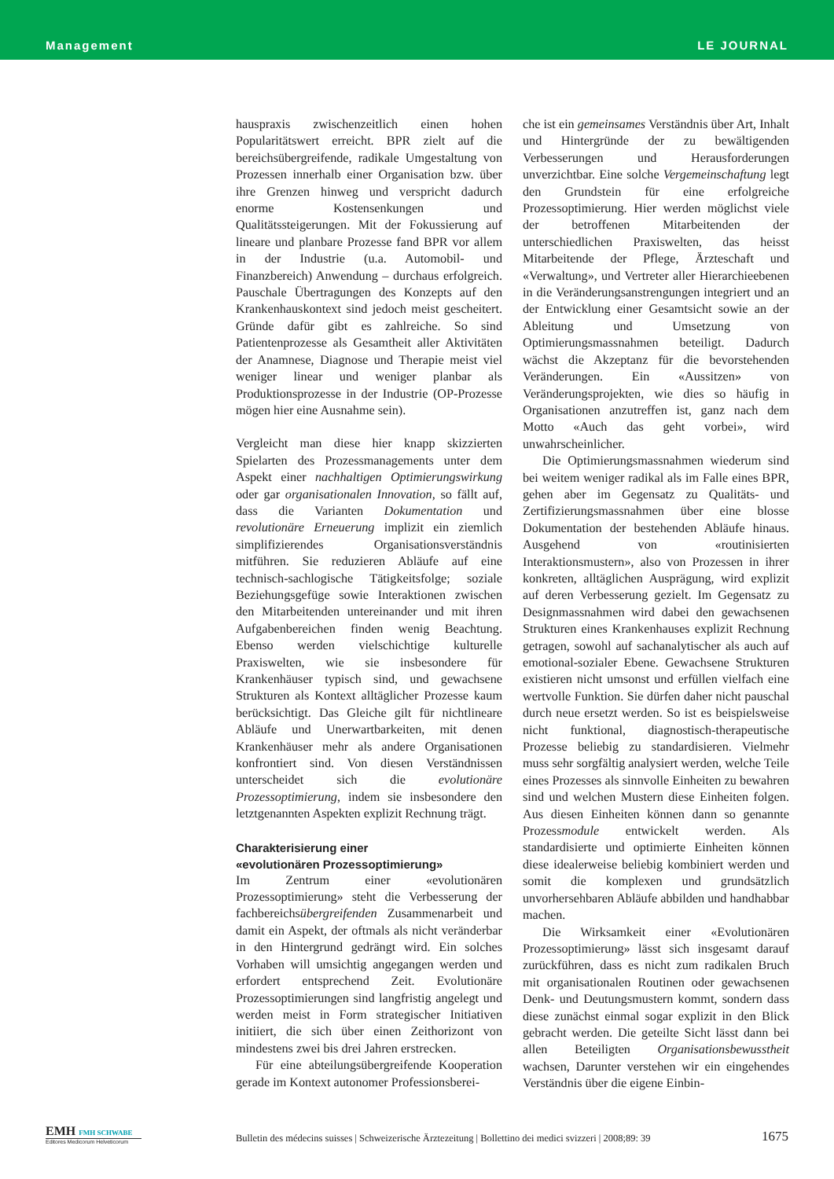Management LE JOURNAL
hauspraxis zwischenzeitlich einen hohen Popularitätswert erreicht. BPR zielt auf die bereichsübergreifende, radikale Umgestaltung von Prozessen innerhalb einer Organisation bzw. über ihre Grenzen hinweg und verspricht dadurch enorme Kostensenkungen und Qualitätssteigerungen. Mit der Fokussierung auf lineare und planbare Prozesse fand BPR vor allem in der Industrie (u.a. Automobil- und Finanzbereich) Anwendung – durchaus erfolgreich. Pauschale Übertragungen des Konzepts auf den Krankenhauskontext sind jedoch meist gescheitert. Gründe dafür gibt es zahlreiche. So sind Patientenprozesse als Gesamtheit aller Aktivitäten der Anamnese, Diagnose und Therapie meist viel weniger linear und weniger planbar als Produktionsprozesse in der Industrie (OP-Prozesse mögen hier eine Ausnahme sein).
Vergleicht man diese hier knapp skizzierten Spielarten des Prozessmanagements unter dem Aspekt einer nachhaltigen Optimierungswirkung oder gar organisationalen Innovation, so fällt auf, dass die Varianten Dokumentation und revolutionäre Erneuerung implizit ein ziemlich simplifizierendes Organisationsverständnis mitführen. Sie reduzieren Abläufe auf eine technisch-sachlogische Tätigkeitsfolge; soziale Beziehungsgefüge sowie Interaktionen zwischen den Mitarbeitenden untereinander und mit ihren Aufgabenbereichen finden wenig Beachtung. Ebenso werden vielschichtige kulturelle Praxiswelten, wie sie insbesondere für Krankenhäuser typisch sind, und gewachsene Strukturen als Kontext alltäglicher Prozesse kaum berücksichtigt. Das Gleiche gilt für nichtlineare Abläufe und Unerwartbarkeiten, mit denen Krankenhäuser mehr als andere Organisationen konfrontiert sind. Von diesen Verständnissen unterscheidet sich die evolutionäre Prozessoptimierung, indem sie insbesondere den letztgenannten Aspekten explizit Rechnung trägt.
Charakterisierung einer
«evolutionären Prozessoptimierung»
Im Zentrum einer «evolutionären Prozessoptimierung» steht die Verbesserung der fachbereichsübergreifenden Zusammenarbeit und damit ein Aspekt, der oftmals als nicht veränderbar in den Hintergrund gedrängt wird. Ein solches Vorhaben will umsichtig angegangen werden und erfordert entsprechend Zeit. Evolutionäre Prozessoptimierungen sind langfristig angelegt und werden meist in Form strategischer Initiativen initiiert, die sich über einen Zeithorizont von mindestens zwei bis drei Jahren erstrecken.
Für eine abteilungsübergreifende Kooperation gerade im Kontext autonomer Professionsberei-
che ist ein gemeinsames Verständnis über Art, Inhalt und Hintergründe der zu bewältigenden Verbesserungen und Herausforderungen unverzichtbar. Eine solche Vergemeinschaftung legt den Grundstein für eine erfolgreiche Prozessoptimierung. Hier werden möglichst viele der betroffenen Mitarbeitenden der unterschiedlichen Praxiswelten, das heisst Mitarbeitende der Pflege, Ärzteschaft und «Verwaltung», und Vertreter aller Hierarchieebenen in die Veränderungsanstrengungen integriert und an der Entwicklung einer Gesamtsicht sowie an der Ableitung und Umsetzung von Optimierungsmassnahmen beteiligt. Dadurch wächst die Akzeptanz für die bevorstehenden Veränderungen. Ein «Aussitzen» von Veränderungsprojekten, wie dies so häufig in Organisationen anzutreffen ist, ganz nach dem Motto «Auch das geht vorbei», wird unwahrscheinlicher.
Die Optimierungsmassnahmen wiederum sind bei weitem weniger radikal als im Falle eines BPR, gehen aber im Gegensatz zu Qualitäts- und Zertifizierungsmassnahmen über eine blosse Dokumentation der bestehenden Abläufe hinaus. Ausgehend von «routinisierten Interaktionsmustern», also von Prozessen in ihrer konkreten, alltäglichen Ausprägung, wird explizit auf deren Verbesserung gezielt. Im Gegensatz zu Designmassnahmen wird dabei den gewachsenen Strukturen eines Krankenhauses explizit Rechnung getragen, sowohl auf sachanalytischer als auch auf emotional-sozialer Ebene. Gewachsene Strukturen existieren nicht umsonst und erfüllen vielfach eine wertvolle Funktion. Sie dürfen daher nicht pauschal durch neue ersetzt werden. So ist es beispielsweise nicht funktional, diagnostisch-therapeutische Prozesse beliebig zu standardisieren. Vielmehr muss sehr sorgfältig analysiert werden, welche Teile eines Prozesses als sinnvolle Einheiten zu bewahren sind und welchen Mustern diese Einheiten folgen. Aus diesen Einheiten können dann so genannte Prozessmodule entwickelt werden. Als standardisierte und optimierte Einheiten können diese idealerweise beliebig kombiniert werden und somit die komplexen und grundsätzlich unvorhersehbaren Abläufe abbilden und handhabbar machen.
Die Wirksamkeit einer «Evolutionären Prozessoptimierung» lässt sich insgesamt darauf zurückführen, dass es nicht zum radikalen Bruch mit organisationalen Routinen oder gewachsenen Denk- und Deutungsmustern kommt, sondern dass diese zunächst einmal sogar explizit in den Blick gebracht werden. Die geteilte Sicht lässt dann bei allen Beteiligten Organisationsbewusstheit wachsen, Darunter verstehen wir ein eingehendes Verständnis über die eigene Einbin-
EMH FMH SCHWABE
Editores Medicorum Helveticorum
Bulletin des médecins suisses | Schweizerische Ärztezeitung | Bollettino dei medici svizzeri | 2008;89: 39
1675